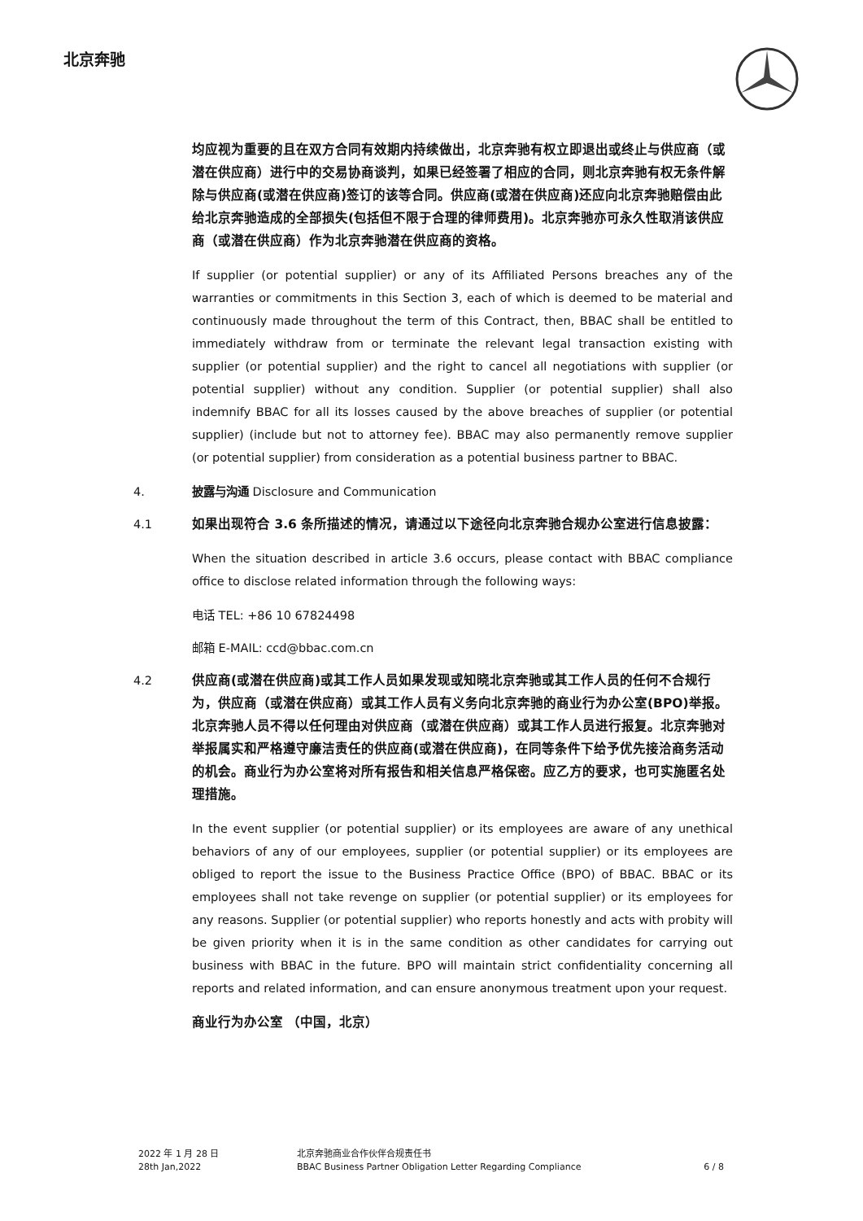北京奔驰
均应视为重要的且在双方合同有效期内持续做出，北京奔驰有权立即退出或终止与供应商（或潜在供应商）进行中的交易协商谈判，如果已经签署了相应的合同，则北京奔驰有权无条件解除与供应商(或潜在供应商)签订的该等合同。供应商(或潜在供应商)还应向北京奔驰赔偿由此给北京奔驰造成的全部损失(包括但不限于合理的律师费用)。北京奔驰亦可永久性取消该供应商（或潜在供应商）作为北京奔驰潜在供应商的资格。
If supplier (or potential supplier) or any of its Affiliated Persons breaches any of the warranties or commitments in this Section 3, each of which is deemed to be material and continuously made throughout the term of this Contract, then, BBAC shall be entitled to immediately withdraw from or terminate the relevant legal transaction existing with supplier (or potential supplier) and the right to cancel all negotiations with supplier (or potential supplier) without any condition. Supplier (or potential supplier) shall also indemnify BBAC for all its losses caused by the above breaches of supplier (or potential supplier) (include but not to attorney fee). BBAC may also permanently remove supplier (or potential supplier) from consideration as a potential business partner to BBAC.
4. 披露与沟通 Disclosure and Communication
4.1 如果出现符合 3.6 条所描述的情况，请通过以下途径向北京奔驰合规办公室进行信息披露：
When the situation described in article 3.6 occurs, please contact with BBAC compliance office to disclose related information through the following ways:
电话 TEL: +86 10 67824498
邮箱 E-MAIL: ccd@bbac.com.cn
4.2 供应商(或潜在供应商)或其工作人员如果发现或知晓北京奔驰或其工作人员的任何不合规行为，供应商（或潜在供应商）或其工作人员有义务向北京奔驰的商业行为办公室(BPO)举报。北京奔驰人员不得以任何理由对供应商（或潜在供应商）或其工作人员进行报复。北京奔驰对举报属实和严格遵守廉洁责任的供应商(或潜在供应商)，在同等条件下给予优先接洽商务活动的机会。商业行为办公室将对所有报告和相关信息严格保密。应乙方的要求，也可实施匿名处理措施。
In the event supplier (or potential supplier) or its employees are aware of any unethical behaviors of any of our employees, supplier (or potential supplier) or its employees are obliged to report the issue to the Business Practice Office (BPO) of BBAC. BBAC or its employees shall not take revenge on supplier (or potential supplier) or its employees for any reasons. Supplier (or potential supplier) who reports honestly and acts with probity will be given priority when it is in the same condition as other candidates for carrying out business with BBAC in the future. BPO will maintain strict confidentiality concerning all reports and related information, and can ensure anonymous treatment upon your request.
商业行为办公室 （中国，北京）
2022 年 1 月 28 日
28th Jan,2022
北京奔驰商业合作伙伴合规责任书
BBAC Business Partner Obligation Letter Regarding Compliance
6 / 8